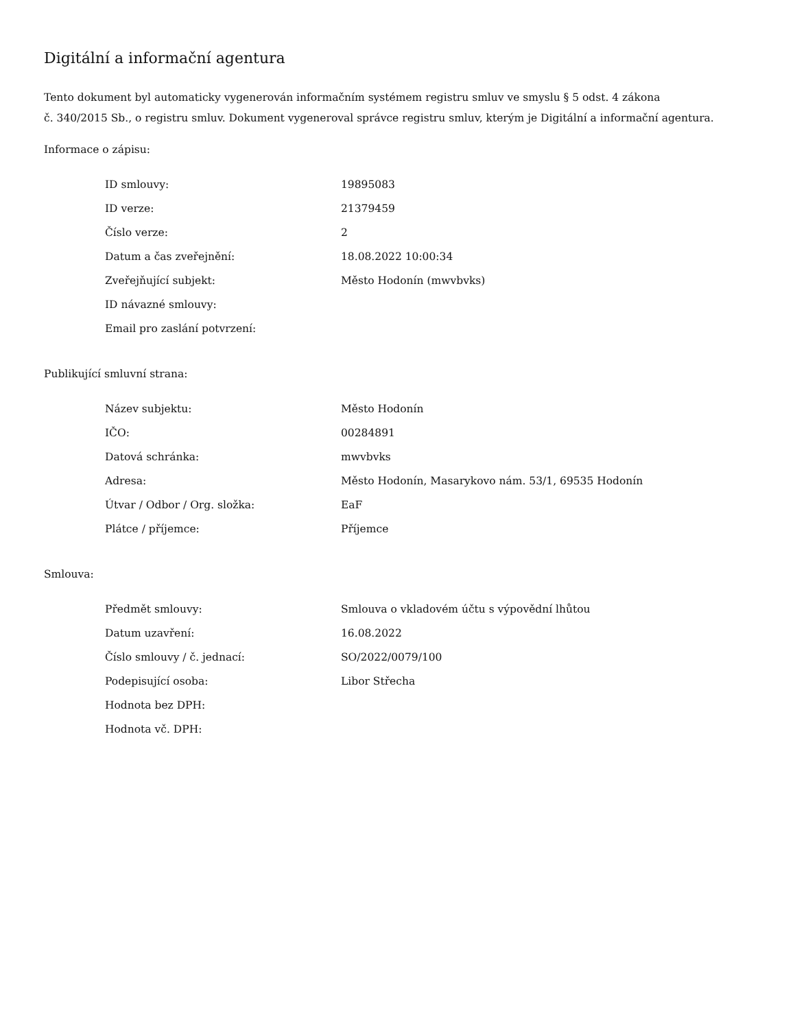Digitální a informační agentura
Tento dokument byl automaticky vygenerován informačním systémem registru smluv ve smyslu § 5 odst. 4 zákona
č. 340/2015 Sb., o registru smluv. Dokument vygeneroval správce registru smluv, kterým je Digitální a informační agentura.
Informace o zápisu:
| ID smlouvy: | 19895083 |
| ID verze: | 21379459 |
| Číslo verze: | 2 |
| Datum a čas zveřejnění: | 18.08.2022 10:00:34 |
| Zveřejňující subjekt: | Město Hodonín (mwvbvks) |
| ID návazné smlouvy: | |
| Email pro zaslání potvrzení: | |
Publikující smluvní strana:
| Název subjektu: | Město Hodonín |
| IČO: | 00284891 |
| Datová schránka: | mwvbvks |
| Adresa: | Město Hodonín, Masarykovo nám. 53/1, 69535 Hodonín |
| Útvar / Odbor / Org. složka: | EaF |
| Plátce / příjemce: | Příjemce |
Smlouva:
| Předmět smlouvy: | Smlouva o vkladovém účtu s výpovědní lhůtou |
| Datum uzavření: | 16.08.2022 |
| Číslo smlouvy / č. jednací: | SO/2022/0079/100 |
| Podepisující osoba: | Libor Střecha |
| Hodnota bez DPH: | |
| Hodnota vč. DPH: | |